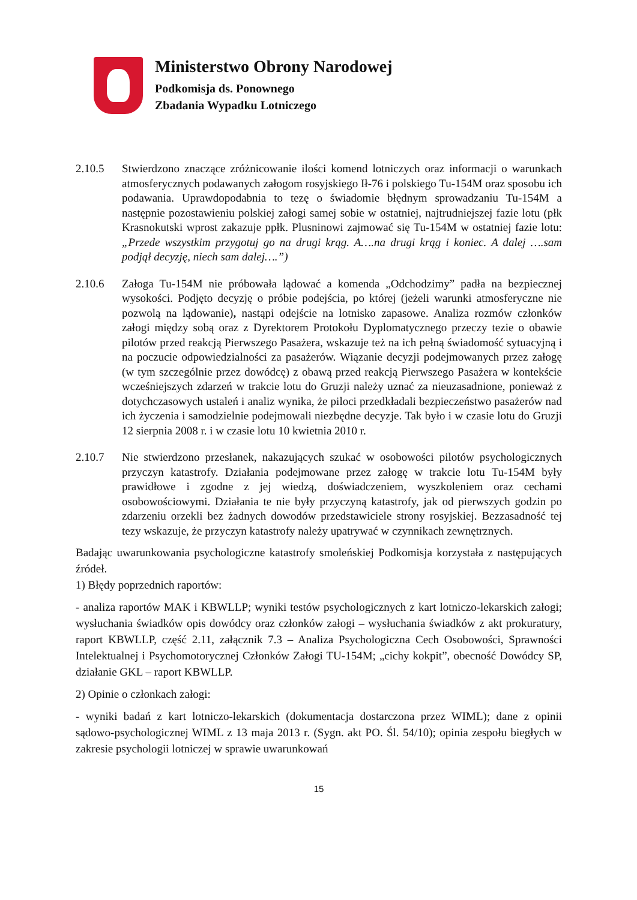Ministerstwo Obrony Narodowej
Podkomisja ds. Ponownego
Zbadania Wypadku Lotniczego
2.10.5 Stwierdzono znaczące zróżnicowanie ilości komend lotniczych oraz informacji o warunkach atmosferycznych podawanych załogom rosyjskiego Ił-76 i polskiego Tu-154M oraz sposobu ich podawania. Uprawdopodabnia to tezę o świadomie błędnym sprowadzaniu Tu-154M a następnie pozostawieniu polskiej załogi samej sobie w ostatniej, najtrudniejszej fazie lotu (płk Krasnokutski wprost zakazuje ppłk. Plusninowi zajmować się Tu-154M w ostatniej fazie lotu: „Przede wszystkim przygotuj go na drugi krąg. A….na drugi krąg i koniec. A dalej ….sam podjął decyzję, niech sam dalej….”)
2.10.6 Załoga Tu-154M nie próbowała lądować a komenda „Odchodzimy” padła na bezpiecznej wysokości. Podjęto decyzję o próbie podejścia, po której (jeżeli warunki atmosferyczne nie pozwolą na lądowanie), nastąpi odejście na lotnisko zapasowe. Analiza rozmów członków załogi między sobą oraz z Dyrektorem Protokołu Dyplomatycznego przeczy tezie o obawie pilotów przed reakcją Pierwszego Pasażera, wskazuje też na ich pełną świadomość sytuacyjną i na poczucie odpowiedzialności za pasażerów. Wiązanie decyzji podejmowanych przez załogę (w tym szczególnie przez dowódcę) z obawą przed reakcją Pierwszego Pasażera w kontekście wcześniejszych zdarzeń w trakcie lotu do Gruzji należy uznać za nieuzasadnione, ponieważ z dotychczasowych ustaleń i analiz wynika, że piloci przedkładali bezpieczeństwo pasażerów nad ich życzenia i samodzielnie podejmowali niezbędne decyzje. Tak było i w czasie lotu do Gruzji 12 sierpnia 2008 r. i w czasie lotu 10 kwietnia 2010 r.
2.10.7 Nie stwierdzono przesłanek, nakazujących szukać w osobowości pilotów psychologicznych przyczyn katastrofy. Działania podejmowane przez załogę w trakcie lotu Tu-154M były prawidłowe i zgodne z jej wiedzą, doświadczeniem, wyszkoleniem oraz cechami osobowościowymi. Działania te nie były przyczyną katastrofy, jak od pierwszych godzin po zdarzeniu orzekli bez żadnych dowodów przedstawiciele strony rosyjskiej. Bezzasadność tej tezy wskazuje, że przyczyn katastrofy należy upatrywać w czynnikach zewnętrznych.
Badając uwarunkowania psychologiczne katastrofy smoleńskiej Podkomisja korzystała z następujących źródeł.
1) Błędy poprzednich raportów:
- analiza raportów MAK i KBWLLP; wyniki testów psychologicznych z kart lotniczo-lekarskich załogi; wysłuchania świadków opis dowódcy oraz członków załogi – wysłuchania świadków z akt prokuratury, raport KBWLLP, część 2.11, załącznik 7.3 – Analiza Psychologiczna Cech Osobowości, Sprawności Intelektualnej i Psychomotorycznej Członków Załogi TU-154M; „cichy kokpit”, obecność Dowódcy SP, działanie GKL – raport KBWLLP.
2) Opinie o członkach załogi:
- wyniki badań z kart lotniczo-lekarskich (dokumentacja dostarczona przez WIML); dane z opinii sądowo-psychologicznej WIML z 13 maja 2013 r. (Sygn. akt PO. Śl. 54/10); opinia zespołu biegłych w zakresie psychologii lotniczej w sprawie uwarunkowań
15